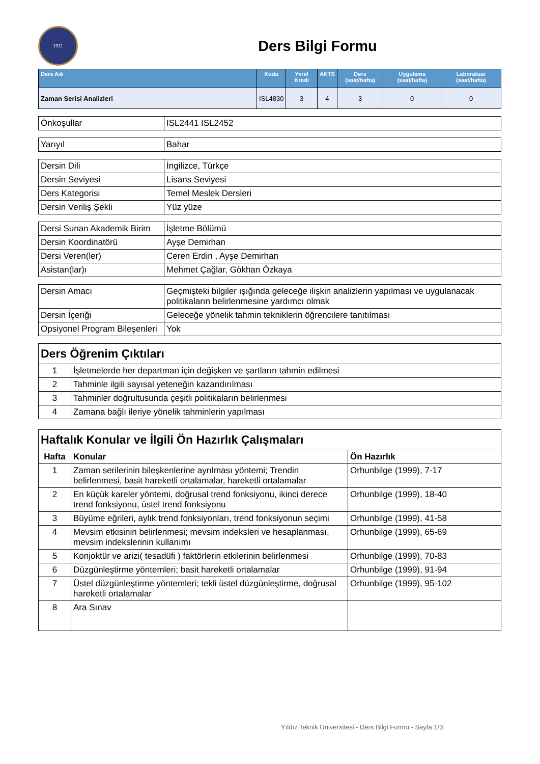1911
Ders Bilgi Formu
| Ders Adı | Kodu | Yerel Kredi | AKTS | Ders (saat/hafta) | Uygulama (saat/hafta) | Laboratuar (saat/hafta) |
| --- | --- | --- | --- | --- | --- | --- |
| Zaman Serisi Analizleri | ISL4830 | 3 | 4 | 3 | 0 | 0 |
| Önkoşullar | ISL2441 ISL2452 |
| Yarıyıl | Bahar |
| Dersin Dili | İngilizce, Türkçe |
| Dersin Seviyesi | Lisans Seviyesi |
| Ders Kategorisi | Temel Meslek Dersleri |
| Dersin Veriliş Şekli | Yüz yüze |
| Dersi Sunan Akademik Birim | İşletme Bölümü |
| Dersin Koordinatörü | Ayşe Demirhan |
| Dersi Veren(ler) | Ceren Erdin , Ayşe Demirhan |
| Asistan(lar)ı | Mehmet Çağlar, Gökhan Özkaya |
| Dersin Amacı | Geçmişteki bilgiler ışığında geleceğe ilişkin analizlerin yapılması ve uygulanacak politikaların belirlenmesine yardımcı olmak |
| Dersin İçeriği | Geleceğe yönelik tahmin tekniklerin öğrencilere tanıtılması |
| Opsiyonel Program Bileşenleri | Yok |
| Ders Öğrenim Çıktıları | |
| 1 | İşletmelerde her departman için değişken ve şartların tahmin edilmesi |
| 2 | Tahminle ilgili sayısal yeteneğin kazandırılması |
| 3 | Tahminler doğrultusunda çeşitli politikaların belirlenmesi |
| 4 | Zamana bağlı ileriye yönelik tahminlerin yapılması |
| Haftalık Konular ve İlgili Ön Hazırlık Çalışmaları | | |
| Hafta | Konular | Ön Hazırlık |
| 1 | Zaman serilerinin bileşkenlerine ayrılması yöntemi; Trendin belirlenmesi, basit hareketli ortalamalar, hareketli ortalamalar | Orhunbilge (1999), 7-17 |
| 2 | En küçük kareler yöntemi, doğrusal trend fonksiyonu, ikinci derece trend fonksiyonu, üstel trend fonksiyonu | Orhunbilge (1999), 18-40 |
| 3 | Büyüme eğrileri, aylık trend fonksiyonları, trend fonksiyonun seçimi | Orhunbilge (1999), 41-58 |
| 4 | Mevsim etkisinin belirlenmesi; mevsim indeksleri ve hesaplanması, mevsim indekslerinin kullanımı | Orhunbilge (1999), 65-69 |
| 5 | Konjoktür ve arizi( tesadüfi ) faktörlerin etkilerinin belirlenmesi | Orhunbilge (1999), 70-83 |
| 6 | Düzgünleştirme yöntemleri; basit hareketli ortalamalar | Orhunbilge (1999), 91-94 |
| 7 | Üstel düzgünleştirme yöntemleri; tekli üstel düzgünleştirme, doğrusal hareketli ortalamalar | Orhunbilge (1999), 95-102 |
| 8 | Ara Sınav | |
Yıldız Teknik Üniversitesi - Ders Bilgi Formu - Sayfa 1/3